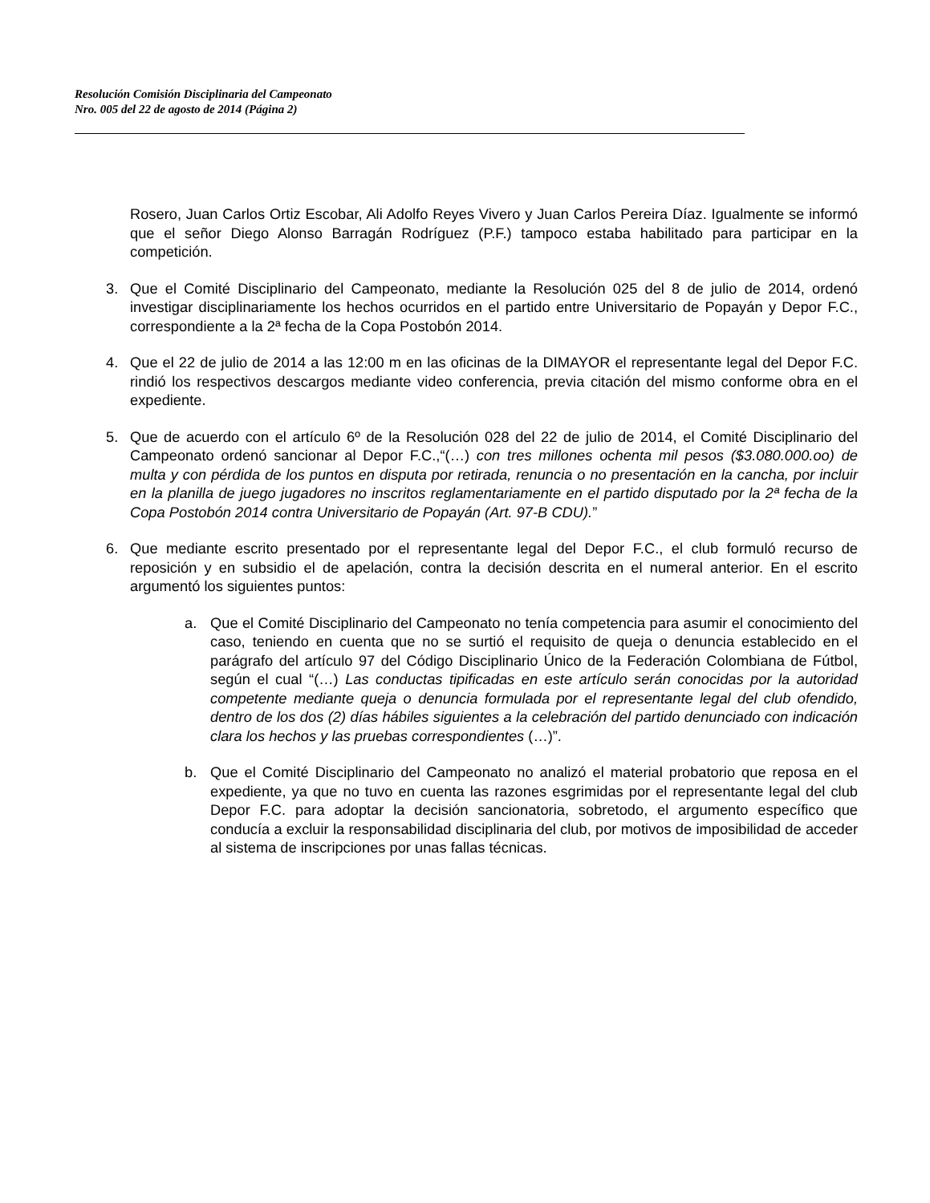Resolución Comisión Disciplinaria del Campeonato
Nro. 005 del 22 de agosto de 2014 (Página 2)
Rosero, Juan Carlos Ortiz Escobar, Ali Adolfo Reyes Vivero y Juan Carlos Pereira Díaz. Igualmente se informó que el señor Diego Alonso Barragán Rodríguez (P.F.) tampoco estaba habilitado para participar en la competición.
3. Que el Comité Disciplinario del Campeonato, mediante la Resolución 025 del 8 de julio de 2014, ordenó investigar disciplinariamente los hechos ocurridos en el partido entre Universitario de Popayán y Depor F.C., correspondiente a la 2ª fecha de la Copa Postobón 2014.
4. Que el 22 de julio de 2014 a las 12:00 m en las oficinas de la DIMAYOR el representante legal del Depor F.C. rindió los respectivos descargos mediante video conferencia, previa citación del mismo conforme obra en el expediente.
5. Que de acuerdo con el artículo 6º de la Resolución 028 del 22 de julio de 2014, el Comité Disciplinario del Campeonato ordenó sancionar al Depor F.C.,“(…) con tres millones ochenta mil pesos ($3.080.000.oo) de multa y con pérdida de los puntos en disputa por retirada, renuncia o no presentación en la cancha, por incluir en la planilla de juego jugadores no inscritos reglamentariamente en el partido disputado por la 2ª fecha de la Copa Postobón 2014 contra Universitario de Popayán (Art. 97-B CDU).”
6. Que mediante escrito presentado por el representante legal del Depor F.C., el club formuló recurso de reposición y en subsidio el de apelación, contra la decisión descrita en el numeral anterior. En el escrito argumentó los siguientes puntos:
a. Que el Comité Disciplinario del Campeonato no tenía competencia para asumir el conocimiento del caso, teniendo en cuenta que no se surtió el requisito de queja o denuncia establecido en el parágrafo del artículo 97 del Código Disciplinario Único de la Federación Colombiana de Fútbol, según el cual “(…) Las conductas tipificadas en este artículo serán conocidas por la autoridad competente mediante queja o denuncia formulada por el representante legal del club ofendido, dentro de los dos (2) días hábiles siguientes a la celebración del partido denunciado con indicación clara los hechos y las pruebas correspondientes (…)”.
b. Que el Comité Disciplinario del Campeonato no analizó el material probatorio que reposa en el expediente, ya que no tuvo en cuenta las razones esgrimidas por el representante legal del club Depor F.C. para adoptar la decisión sancionatoria, sobretodo, el argumento específico que conducía a excluir la responsabilidad disciplinaria del club, por motivos de imposibilidad de acceder al sistema de inscripciones por unas fallas técnicas.